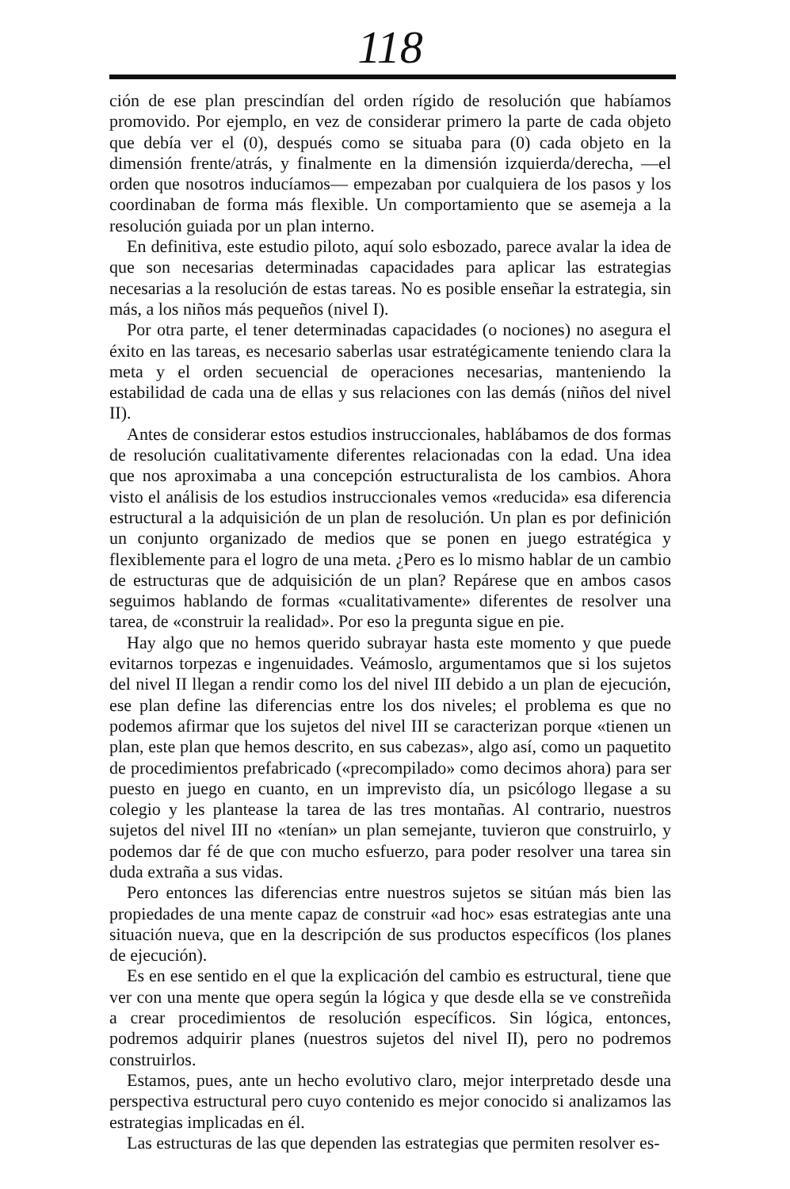118
ción de ese plan prescindían del orden rígido de resolución que habíamos promovido. Por ejemplo, en vez de considerar primero la parte de cada objeto que debía ver el (0), después como se situaba para (0) cada objeto en la dimensión frente/atrás, y finalmente en la dimensión izquierda/derecha, —el orden que nosotros inducíamos— empezaban por cualquiera de los pasos y los coordinaban de forma más flexible. Un comportamiento que se asemeja a la resolución guiada por un plan interno.
En definitiva, este estudio piloto, aquí solo esbozado, parece avalar la idea de que son necesarias determinadas capacidades para aplicar las estrategias necesarias a la resolución de estas tareas. No es posible enseñar la estrategia, sin más, a los niños más pequeños (nivel I).
Por otra parte, el tener determinadas capacidades (o nociones) no asegura el éxito en las tareas, es necesario saberlas usar estratégicamente teniendo clara la meta y el orden secuencial de operaciones necesarias, manteniendo la estabilidad de cada una de ellas y sus relaciones con las demás (niños del nivel II).
Antes de considerar estos estudios instruccionales, hablábamos de dos formas de resolución cualitativamente diferentes relacionadas con la edad. Una idea que nos aproximaba a una concepción estructuralista de los cambios. Ahora visto el análisis de los estudios instruccionales vemos «reducida» esa diferencia estructural a la adquisición de un plan de resolución. Un plan es por definición un conjunto organizado de medios que se ponen en juego estratégica y flexiblemente para el logro de una meta. ¿Pero es lo mismo hablar de un cambio de estructuras que de adquisición de un plan? Repárese que en ambos casos seguimos hablando de formas «cualitativamente» diferentes de resolver una tarea, de «construir la realidad». Por eso la pregunta sigue en pie.
Hay algo que no hemos querido subrayar hasta este momento y que puede evitarnos torpezas e ingenuidades. Veámoslo, argumentamos que si los sujetos del nivel II llegan a rendir como los del nivel III debido a un plan de ejecución, ese plan define las diferencias entre los dos niveles; el problema es que no podemos afirmar que los sujetos del nivel III se caracterizan porque «tienen un plan, este plan que hemos descrito, en sus cabezas», algo así, como un paquetito de procedimientos prefabricado («precompilado» como decimos ahora) para ser puesto en juego en cuanto, en un imprevisto día, un psicólogo llegase a su colegio y les plantease la tarea de las tres montañas. Al contrario, nuestros sujetos del nivel III no «tenían» un plan semejante, tuvieron que construirlo, y podemos dar fé de que con mucho esfuerzo, para poder resolver una tarea sin duda extraña a sus vidas.
Pero entonces las diferencias entre nuestros sujetos se sitúan más bien las propiedades de una mente capaz de construir «ad hoc» esas estrategias ante una situación nueva, que en la descripción de sus productos específicos (los planes de ejecución).
Es en ese sentido en el que la explicación del cambio es estructural, tiene que ver con una mente que opera según la lógica y que desde ella se ve constreñida a crear procedimientos de resolución específicos. Sin lógica, entonces, podremos adquirir planes (nuestros sujetos del nivel II), pero no podremos construirlos.
Estamos, pues, ante un hecho evolutivo claro, mejor interpretado desde una perspectiva estructural pero cuyo contenido es mejor conocido si analizamos las estrategias implicadas en él.
Las estructuras de las que dependen las estrategias que permiten resolver es-